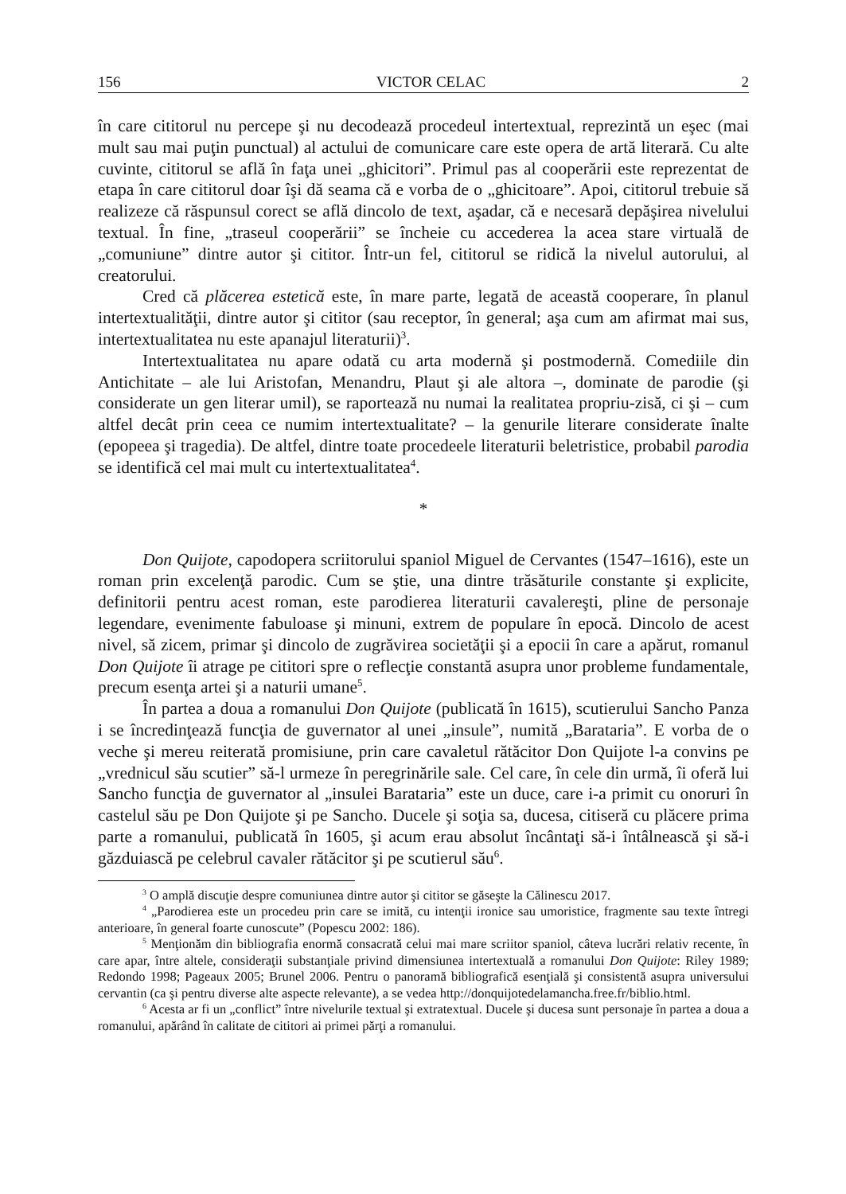156 VICTOR CELAC 2
în care cititorul nu percepe şi nu decodează procedeul intertextual, reprezintă un eşec (mai mult sau mai puţin punctual) al actului de comunicare care este opera de artă literară. Cu alte cuvinte, cititorul se află în faţa unei „ghicitori”. Primul pas al cooperării este reprezentat de etapa în care cititorul doar îşi dă seama că e vorba de o „ghicitoare”. Apoi, cititorul trebuie să realizeze că răspunsul corect se află dincolo de text, aşadar, că e necesară depăşirea nivelului textual. În fine, „traseul cooperării” se încheie cu accederea la acea stare virtuală de „comuniune” dintre autor şi cititor. Într-un fel, cititorul se ridică la nivelul autorului, al creatorului.
Cred că plăcerea estetică este, în mare parte, legată de această cooperare, în planul intertextualităţii, dintre autor şi cititor (sau receptor, în general; aşa cum am afirmat mai sus, intertextualitatea nu este apanajul literaturii)<sup>3</sup>.
Intertextualitatea nu apare odată cu arta modernă şi postmodernă. Comediile din Antichitate – ale lui Aristofan, Menandru, Plaut şi ale altora –, dominate de parodie (şi considerate un gen literar umil), se raportează nu numai la realitatea propriu-zisă, ci şi – cum altfel decât prin ceea ce numim intertextualitate? – la genurile literare considerate înalte (epopeea şi tragedia). De altfel, dintre toate procedeele literaturii beletristice, probabil parodia se identifică cel mai mult cu intertextualitatea<sup>4</sup>.
*
Don Quijote, capodopera scriitorului spaniol Miguel de Cervantes (1547–1616), este un roman prin excelenţă parodic. Cum se ştie, una dintre trăsăturile constante şi explicite, definitorii pentru acest roman, este parodierea literaturii cavalereşti, pline de personaje legendare, evenimente fabuloase şi minuni, extrem de populare în epocă. Dincolo de acest nivel, să zicem, primar şi dincolo de zugrăvirea societăţii şi a epocii în care a apărut, romanul Don Quijote îi atrage pe cititori spre o reflecţie constantă asupra unor probleme fundamentale, precum esenţa artei şi a naturii umane<sup>5</sup>.
În partea a doua a romanului Don Quijote (publicată în 1615), scutierului Sancho Panza i se încredinţează funcţia de guvernator al unei „insule”, numită „Barataria”. E vorba de o veche şi mereu reiterată promisiune, prin care cavaletul rătăcitor Don Quijote l-a convins pe „vrednicul său scutier” să-l urmeze în peregrinările sale. Cel care, în cele din urmă, îi oferă lui Sancho funcţia de guvernator al „insulei Barataria” este un duce, care i-a primit cu onoruri în castelul său pe Don Quijote şi pe Sancho. Ducele şi soţia sa, ducesa, citiseră cu plăcere prima parte a romanului, publicată în 1605, şi acum erau absolut încântaţi să-i întâlnească şi să-i găzduiască pe celebrul cavaler rătăcitor şi pe scutierul său<sup>6</sup>.
<sup>3</sup> O amplă discuţie despre comuniunea dintre autor şi cititor se găseşte la Călinescu 2017.
<sup>4</sup> „Parodierea este un procedeu prin care se imită, cu intenţii ironice sau umoristice, fragmente sau texte întregi anterioare, în general foarte cunoscute” (Popescu 2002: 186).
<sup>5</sup> Menţionăm din bibliografia enormă consacrată celui mai mare scriitor spaniol, câteva lucrări relativ recente, în care apar, între altele, consideraţii substanţiale privind dimensiunea intertextuală a romanului Don Quijote: Riley 1989; Redondo 1998; Pageaux 2005; Brunel 2006. Pentru o panoramă bibliografică esenţială şi consistentă asupra universului cervantin (ca şi pentru diverse alte aspecte relevante), a se vedea http://donquijotedelamancha.free.fr/biblio.html.
<sup>6</sup> Acesta ar fi un „conflict” între nivelurile textual şi extratextual. Ducele şi ducesa sunt personaje în partea a doua a romanului, apărând în calitate de cititori ai primei părţi a romanului.